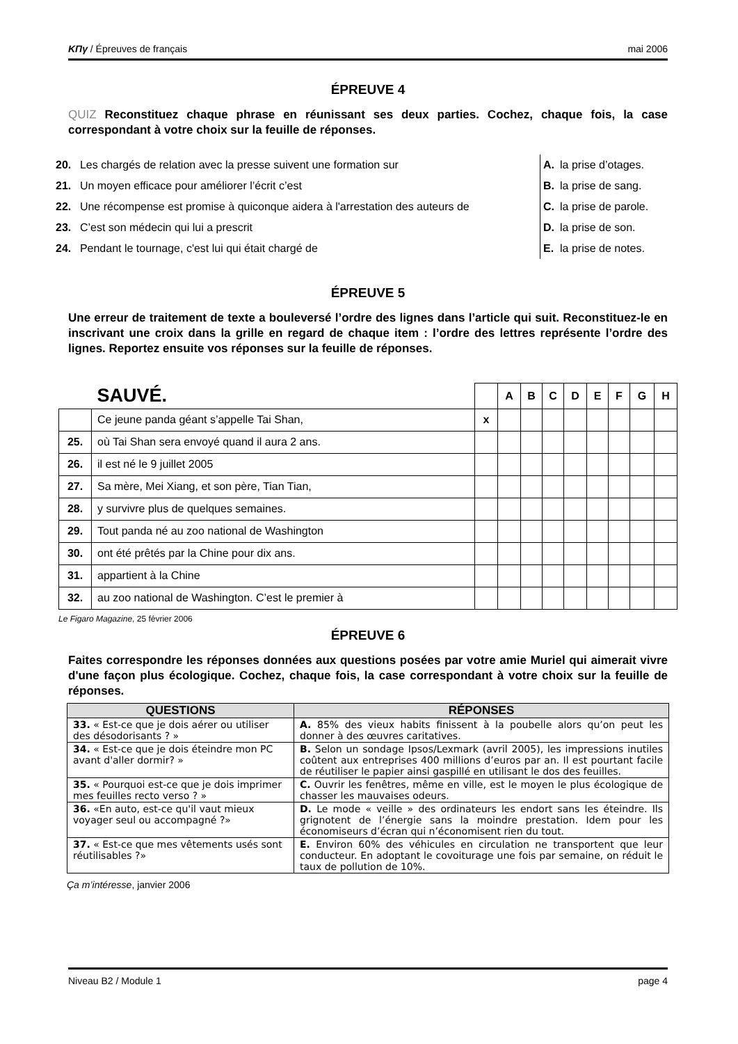ΚΠγ / Épreuves de français mai 2006
ÉPREUVE 4
QUIZ Reconstituez chaque phrase en réunissant ses deux parties. Cochez, chaque fois, la case correspondant à votre choix sur la feuille de réponses.
| 20. | Les chargés de relation avec la presse suivent une formation sur |
| 21. | Un moyen efficace pour améliorer l’écrit c’est |
| 22. | Une récompense est promise à quiconque aidera à l'arrestation des auteurs de |
| 23. | C’est son médecin qui lui a prescrit |
| 24. | Pendant le tournage, c'est lui qui était chargé de |
| A. | la prise d’otages. |
| B. | la prise de sang. |
| C. | la prise de parole. |
| D. | la prise de son. |
| E. | la prise de notes. |
ÉPREUVE 5
Une erreur de traitement de texte a bouleversé l’ordre des lignes dans l’article qui suit. Reconstituez-le en inscrivant une croix dans la grille en regard de chaque item : l’ordre des lettres représente l’ordre des lignes. Reportez ensuite vos réponses sur la feuille de réponses.
| | SAUVÉ. | | A | B | C | D | E | F | G | H |
| | Ce jeune panda géant s’appelle Tai Shan, | x | | | | | | | | |
| 25. | où Tai Shan sera envoyé quand il aura 2 ans. | | | | | | | | | |
| 26. | il est né le 9 juillet 2005 | | | | | | | | | |
| 27. | Sa mère, Mei Xiang, et son père, Tian Tian, | | | | | | | | | |
| 28. | y survivre plus de quelques semaines. | | | | | | | | | |
| 29. | Tout panda né au zoo national de Washington | | | | | | | | | |
| 30. | ont été prêtés par la Chine pour dix ans. | | | | | | | | | |
| 31. | appartient à la Chine | | | | | | | | | |
| 32. | au zoo national de Washington. C’est le premier à | | | | | | | | | |
Le Figaro Magazine, 25 février 2006
ÉPREUVE 6
Faites correspondre les réponses données aux questions posées par votre amie Muriel qui aimerait vivre d'une façon plus écologique. Cochez, chaque fois, la case correspondant à votre choix sur la feuille de réponses.
| QUESTIONS | RÉPONSES |
| --- | --- |
| 33. « Est-ce que je dois aérer ou utiliser des désodorisants ? » | A. 85% des vieux habits finissent à la poubelle alors qu’on peut les donner à des œuvres caritatives. |
| 34. « Est-ce que je dois éteindre mon PC avant d'aller dormir? » | B. Selon un sondage Ipsos/Lexmark (avril 2005), les impressions inutiles coûtent aux entreprises 400 millions d’euros par an. Il est pourtant facile de réutiliser le papier ainsi gaspillé en utilisant le dos des feuilles. |
| 35. « Pourquoi est-ce que je dois imprimer mes feuilles recto verso ? » | C. Ouvrir les fenêtres, même en ville, est le moyen le plus écologique de chasser les mauvaises odeurs. |
| 36. «En auto, est-ce qu'il vaut mieux voyager seul ou accompagné ?» | D. Le mode « veille » des ordinateurs les endort sans les éteindre. Ils grignotent de l’énergie sans la moindre prestation. Idem pour les économiseurs d’écran qui n’économisent rien du tout. |
| 37. « Est-ce que mes vêtements usés sont réutilisables ?» | E. Environ 60% des véhicules en circulation ne transportent que leur conducteur. En adoptant le covoiturage une fois par semaine, on réduit le taux de pollution de 10%. |
Ça m’intéresse, janvier 2006
Niveau B2 / Module 1 page 4